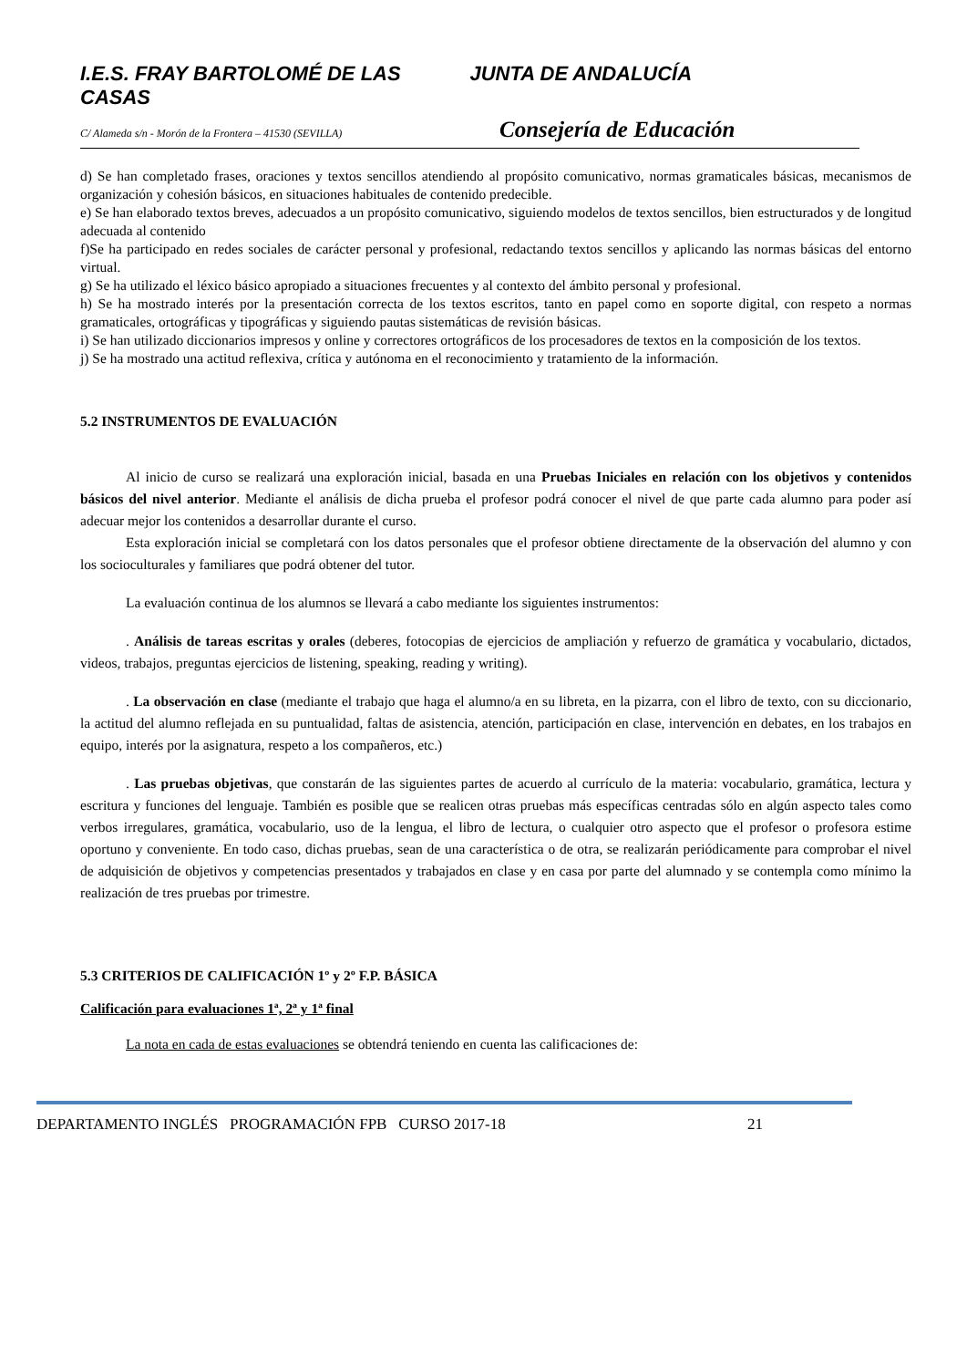I.E.S. FRAY BARTOLOMÉ DE LAS CASAS JUNTA DE ANDALUCÍA
C/ Alameda s/n - Morón de la Frontera – 41530 (SEVILLA)
Consejería de Educación
d) Se han completado frases, oraciones y textos sencillos atendiendo al propósito comunicativo, normas gramaticales básicas, mecanismos de organización y cohesión básicos, en situaciones habituales de contenido predecible.
e) Se han elaborado textos breves, adecuados a un propósito comunicativo, siguiendo modelos de textos sencillos, bien estructurados y de longitud adecuada al contenido
f)Se ha participado en redes sociales de carácter personal y profesional, redactando textos sencillos y aplicando las normas básicas del entorno virtual.
g) Se ha utilizado el léxico básico apropiado a situaciones frecuentes y al contexto del ámbito personal y profesional.
h) Se ha mostrado interés por la presentación correcta de los textos escritos, tanto en papel como en soporte digital, con respeto a normas gramaticales, ortográficas y tipográficas y siguiendo pautas sistemáticas de revisión básicas.
i) Se han utilizado diccionarios impresos y online y correctores ortográficos de los procesadores de textos en la composición de los textos.
j) Se ha mostrado una actitud reflexiva, crítica y autónoma en el reconocimiento y tratamiento de la información.
5.2 INSTRUMENTOS DE EVALUACIÓN
Al inicio de curso se realizará una exploración inicial, basada en una Pruebas Iniciales en relación con los objetivos y contenidos básicos del nivel anterior. Mediante el análisis de dicha prueba el profesor podrá conocer el nivel de que parte cada alumno para poder así adecuar mejor los contenidos a desarrollar durante el curso.
Esta exploración inicial se completará con los datos personales que el profesor obtiene directamente de la observación del alumno y con los socioculturales y familiares que podrá obtener del tutor.
La evaluación continua de los alumnos se llevará a cabo mediante los siguientes instrumentos:
. Análisis de tareas escritas y orales (deberes, fotocopias de ejercicios de ampliación y refuerzo de gramática y vocabulario, dictados, videos, trabajos, preguntas ejercicios de listening, speaking, reading y writing).
. La observación en clase (mediante el trabajo que haga el alumno/a en su libreta, en la pizarra, con el libro de texto, con su diccionario, la actitud del alumno reflejada en su puntualidad, faltas de asistencia, atención, participación en clase, intervención en debates, en los trabajos en equipo, interés por la asignatura, respeto a los compañeros, etc.)
. Las pruebas objetivas, que constarán de las siguientes partes de acuerdo al currículo de la materia: vocabulario, gramática, lectura y escritura y funciones del lenguaje. También es posible que se realicen otras pruebas más específicas centradas sólo en algún aspecto tales como verbos irregulares, gramática, vocabulario, uso de la lengua, el libro de lectura, o cualquier otro aspecto que el profesor o profesora estime oportuno y conveniente. En todo caso, dichas pruebas, sean de una característica o de otra, se realizarán periódicamente para comprobar el nivel de adquisición de objetivos y competencias presentados y trabajados en clase y en casa por parte del alumnado y se contempla como mínimo la realización de tres pruebas por trimestre.
5.3 CRITERIOS DE CALIFICACIÓN 1º y 2º F.P. BÁSICA
Calificación para evaluaciones 1ª, 2ª y 1ª final
La nota en cada de estas evaluaciones se obtendrá teniendo en cuenta las calificaciones de:
DEPARTAMENTO INGLÉS PROGRAMACIÓN FPB CURSO 2017-18 21